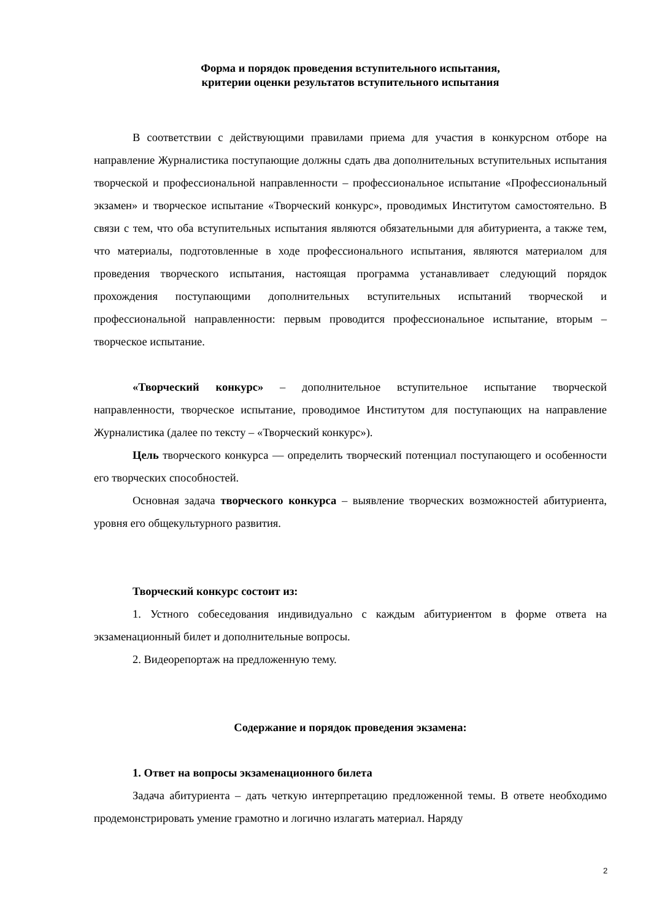Форма и порядок проведения вступительного испытания,
критерии оценки результатов вступительного испытания
В соответствии с действующими правилами приема для участия в конкурсном отборе на направление Журналистика поступающие должны сдать два дополнительных вступительных испытания творческой и профессиональной направленности – профессиональное испытание «Профессиональный экзамен» и творческое испытание «Творческий конкурс», проводимых Институтом самостоятельно. В связи с тем, что оба вступительных испытания являются обязательными для абитуриента, а также тем, что материалы, подготовленные в ходе профессионального испытания, являются материалом для проведения творческого испытания, настоящая программа устанавливает следующий порядок прохождения поступающими дополнительных вступительных испытаний творческой и профессиональной направленности: первым проводится профессиональное испытание, вторым – творческое испытание.
«Творческий конкурс» – дополнительное вступительное испытание творческой направленности, творческое испытание, проводимое Институтом для поступающих на направление Журналистика (далее по тексту – «Творческий конкурс»).
Цель творческого конкурса — определить творческий потенциал поступающего и особенности его творческих способностей.
Основная задача творческого конкурса – выявление творческих возможностей абитуриента, уровня его общекультурного развития.
Творческий конкурс состоит из:
1. Устного собеседования индивидуально с каждым абитуриентом в форме ответа на экзаменационный билет и дополнительные вопросы.
2. Видеорепортаж на предложенную тему.
Содержание и порядок проведения экзамена:
1. Ответ на вопросы экзаменационного билета
Задача абитуриента – дать четкую интерпретацию предложенной темы. В ответе необходимо продемонстрировать умение грамотно и логично излагать материал. Наряду
2